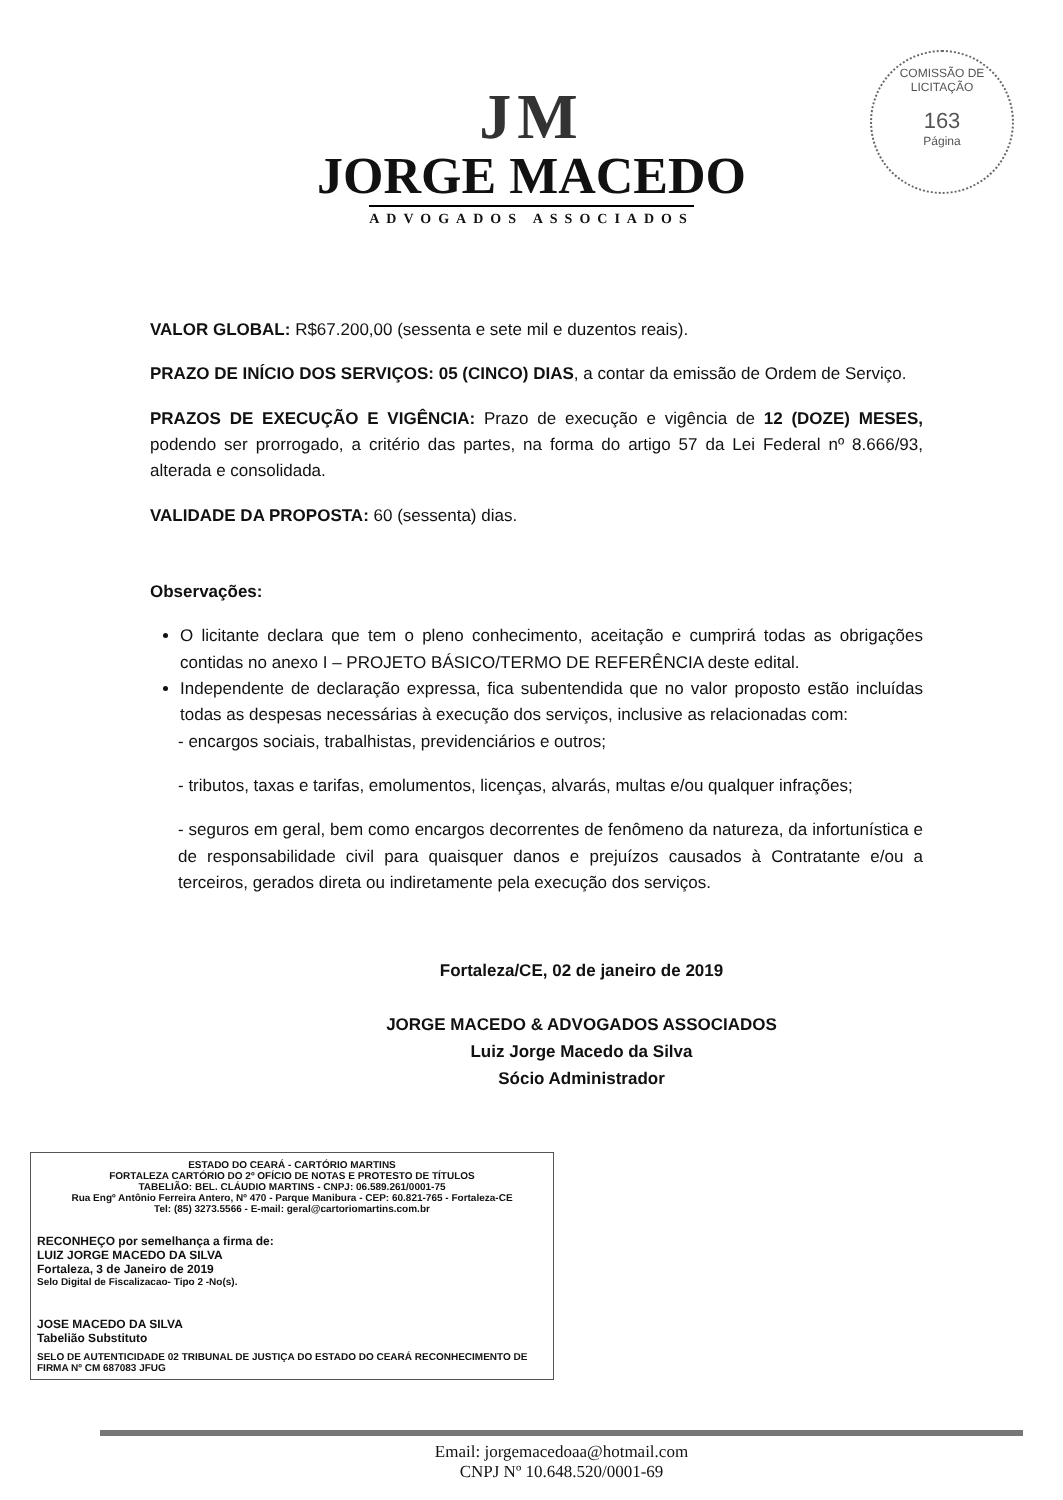COMISSÃO DE LICITAÇÃO
163
Página
JM
JORGE MACEDO
ADVOGADOS ASSOCIADOS
VALOR GLOBAL: R$67.200,00 (sessenta e sete mil e duzentos reais).
PRAZO DE INÍCIO DOS SERVIÇOS: 05 (CINCO) DIAS, a contar da emissão de Ordem de Serviço.
PRAZOS DE EXECUÇÃO E VIGÊNCIA: Prazo de execução e vigência de 12 (DOZE) MESES, podendo ser prorrogado, a critério das partes, na forma do artigo 57 da Lei Federal nº 8.666/93, alterada e consolidada.
VALIDADE DA PROPOSTA: 60 (sessenta) dias.
Observações:
O licitante declara que tem o pleno conhecimento, aceitação e cumprirá todas as obrigações contidas no anexo I – PROJETO BÁSICO/TERMO DE REFERÊNCIA deste edital.
Independente de declaração expressa, fica subentendida que no valor proposto estão incluídas todas as despesas necessárias à execução dos serviços, inclusive as relacionadas com:
- encargos sociais, trabalhistas, previdenciários e outros;
- tributos, taxas e tarifas, emolumentos, licenças, alvarás, multas e/ou qualquer infrações;
- seguros em geral, bem como encargos decorrentes de fenômeno da natureza, da infortunística e de responsabilidade civil para quaisquer danos e prejuízos causados à Contratante e/ou a terceiros, gerados direta ou indiretamente pela execução dos serviços.
Fortaleza/CE, 02 de janeiro de 2019
JORGE MACEDO & ADVOGADOS ASSOCIADOS
Luiz Jorge Macedo da Silva
Sócio Administrador
ESTADO DO CEARÁ - CARTÓRIO MARTINS
FORTALEZA CARTÓRIO DO 2º OFÍCIO DE NOTAS E PROTESTO DE TÍTULOS
TABELIÃO: BEL. CLÁUDIO MARTINS - CNPJ: 06.589.261/0001-75
Rua Engº Antônio Ferreira Antero, Nº 470 - Parque Manibura - CEP: 60.821-765 - Fortaleza-CE
Tel: (85) 3273.5566 - E-mail: geral@cartoriomartins.com.br
RECONHEÇO por semelhança a firma de:
LUIZ JORGE MACEDO DA SILVA
Fortaleza, 3 de Janeiro de 2019
Selo Digital de Fiscalizacao- Tipo 2 -No(s).
JOSE MACEDO DA SILVA
Tabelião Substituto
SELO DE AUTENTICIDADE 02 TRIBUNAL DE JUSTIÇA DO ESTADO DO CEARÁ RECONHECIMENTO DE FIRMA Nº CM 687083 JFUG
Email: jorgemacedoaa@hotmail.com
CNPJ Nº 10.648.520/0001-69